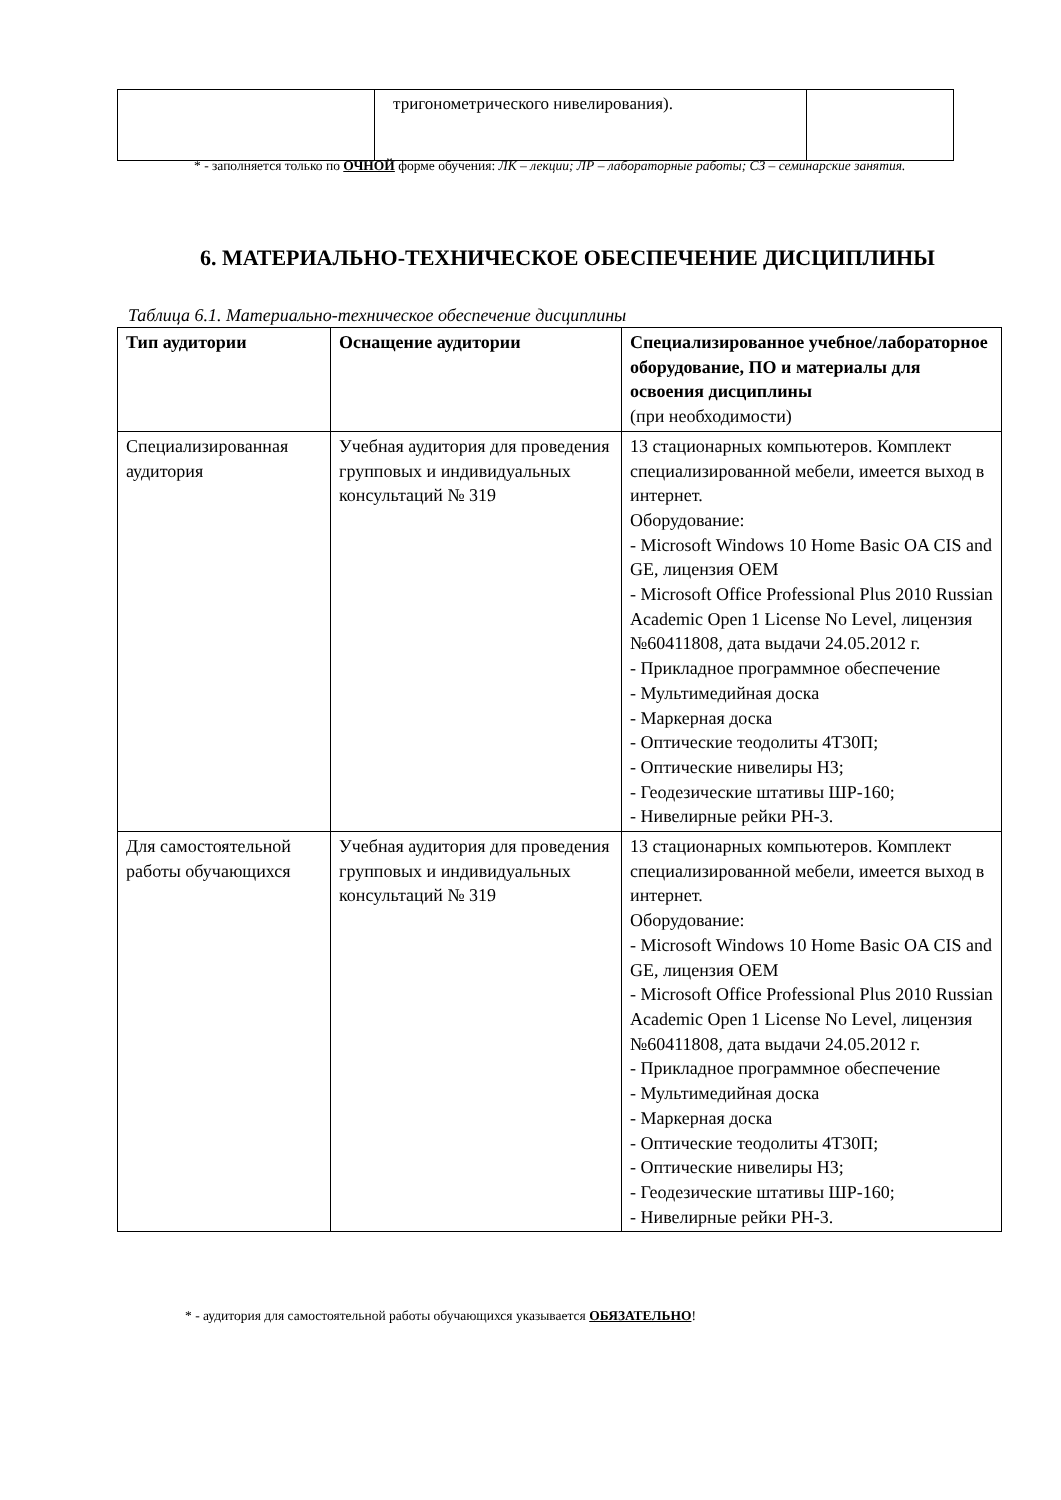| | тригонометрического нивелирования). | |
* - заполняется только по ОЧНОЙ форме обучения: ЛК – лекции; ЛР – лабораторные работы; СЗ – семинарские занятия.
6. МАТЕРИАЛЬНО-ТЕХНИЧЕСКОЕ ОБЕСПЕЧЕНИЕ ДИСЦИПЛИНЫ
Таблица 6.1. Материально-техническое обеспечение дисциплины
| Тип аудитории | Оснащение аудитории | Специализированное учебное/лабораторное оборудование, ПО и материалы для освоения дисциплины (при необходимости) |
| --- | --- | --- |
| Специализированная аудитория | Учебная аудитория для проведения групповых и индивидуальных консультаций № 319 | 13 стационарных компьютеров. Комплект специализированной мебели, имеется выход в интернет. Оборудование: - Microsoft Windows 10 Home Basic OA CIS and GE, лицензия OEM - Microsoft Office Professional Plus 2010 Russian Academic Open 1 License No Level, лицензия №60411808, дата выдачи 24.05.2012 г. - Прикладное программное обеспечение - Мультимедийная доска - Маркерная доска - Оптические теодолиты 4Т30П; - Оптические нивелиры Н3; - Геодезические штативы ШР-160; - Нивелирные рейки РН-3. |
| Для самостоятельной работы обучающихся | Учебная аудитория для проведения групповых и индивидуальных консультаций № 319 | 13 стационарных компьютеров. Комплект специализированной мебели, имеется выход в интернет. Оборудование: - Microsoft Windows 10 Home Basic OA CIS and GE, лицензия OEM - Microsoft Office Professional Plus 2010 Russian Academic Open 1 License No Level, лицензия №60411808, дата выдачи 24.05.2012 г. - Прикладное программное обеспечение - Мультимедийная доска - Маркерная доска - Оптические теодолиты 4Т30П; - Оптические нивелиры Н3; - Геодезические штативы ШР-160; - Нивелирные рейки РН-3. |
* - аудитория для самостоятельной работы обучающихся указывается ОБЯЗАТЕЛЬНО!